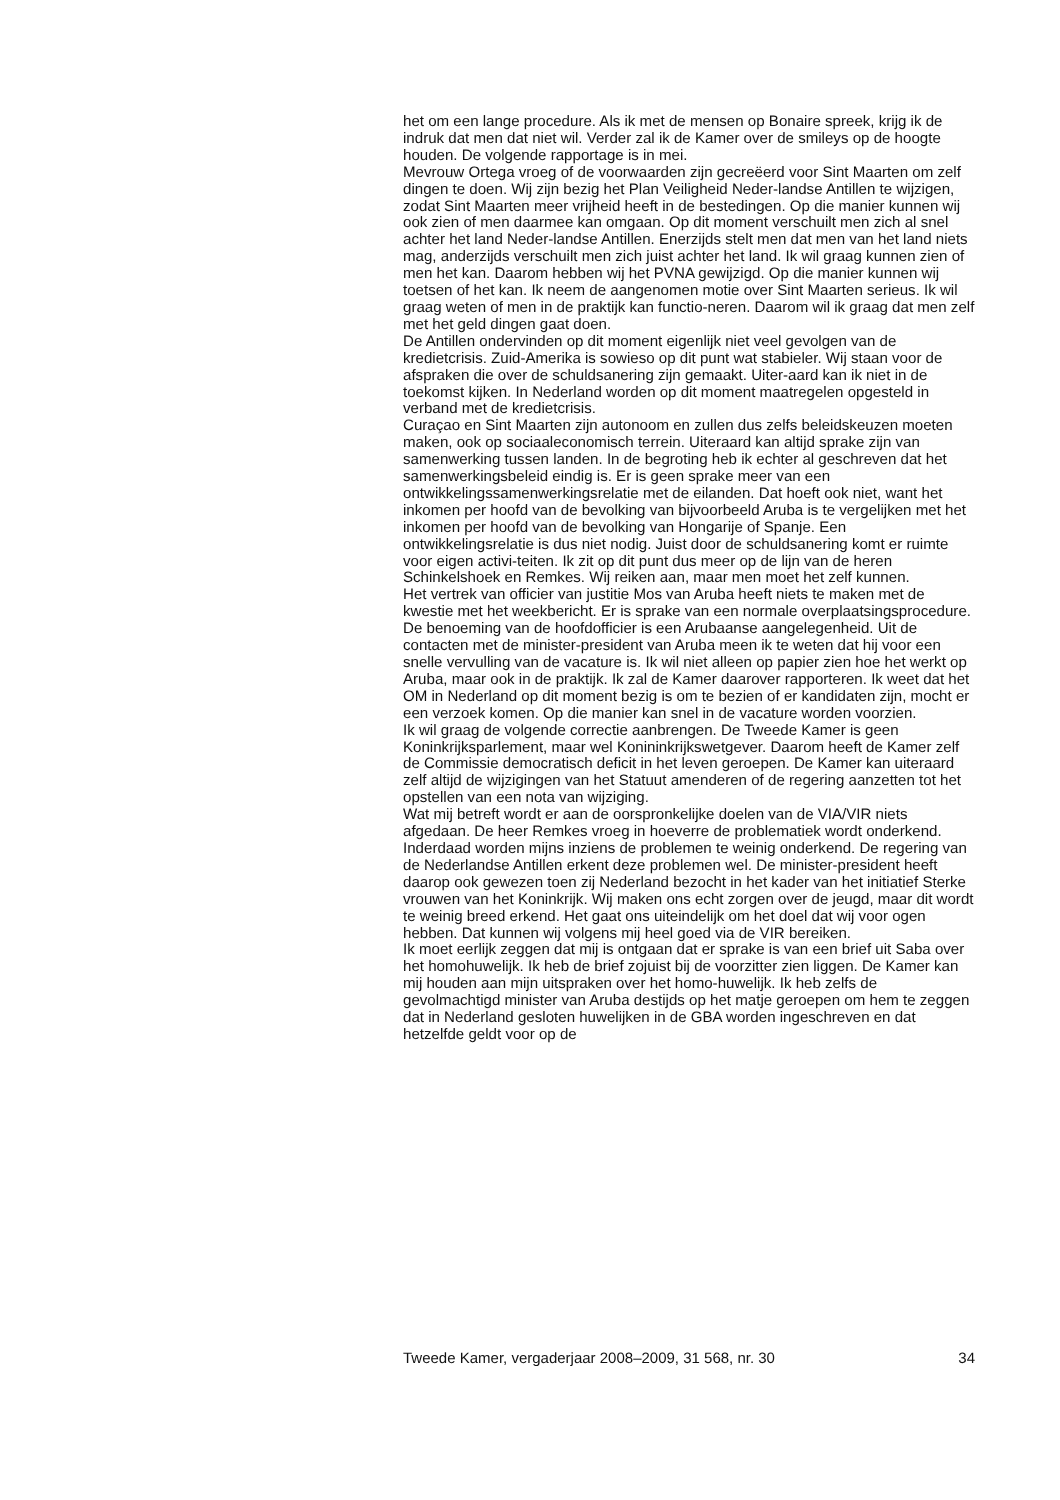het om een lange procedure. Als ik met de mensen op Bonaire spreek, krijg ik de indruk dat men dat niet wil. Verder zal ik de Kamer over de smileys op de hoogte houden. De volgende rapportage is in mei.
Mevrouw Ortega vroeg of de voorwaarden zijn gecreëerd voor Sint Maarten om zelf dingen te doen. Wij zijn bezig het Plan Veiligheid Neder-landse Antillen te wijzigen, zodat Sint Maarten meer vrijheid heeft in de bestedingen. Op die manier kunnen wij ook zien of men daarmee kan omgaan. Op dit moment verschuilt men zich al snel achter het land Neder-landse Antillen. Enerzijds stelt men dat men van het land niets mag, anderzijds verschuilt men zich juist achter het land. Ik wil graag kunnen zien of men het kan. Daarom hebben wij het PVNA gewijzigd. Op die manier kunnen wij toetsen of het kan. Ik neem de aangenomen motie over Sint Maarten serieus. Ik wil graag weten of men in de praktijk kan functio-neren. Daarom wil ik graag dat men zelf met het geld dingen gaat doen.
De Antillen ondervinden op dit moment eigenlijk niet veel gevolgen van de kredietcrisis. Zuid-Amerika is sowieso op dit punt wat stabieler. Wij staan voor de afspraken die over de schuldsanering zijn gemaakt. Uiter-aard kan ik niet in de toekomst kijken. In Nederland worden op dit moment maatregelen opgesteld in verband met de kredietcrisis.
Curaçao en Sint Maarten zijn autonoom en zullen dus zelfs beleidskeuzen moeten maken, ook op sociaaleconomisch terrein. Uiteraard kan altijd sprake zijn van samenwerking tussen landen. In de begroting heb ik echter al geschreven dat het samenwerkingsbeleid eindig is. Er is geen sprake meer van een ontwikkelingssamenwerkingsrelatie met de eilanden. Dat hoeft ook niet, want het inkomen per hoofd van de bevolking van bijvoorbeeld Aruba is te vergelijken met het inkomen per hoofd van de bevolking van Hongarije of Spanje. Een ontwikkelingsrelatie is dus niet nodig. Juist door de schuldsanering komt er ruimte voor eigen activi-teiten. Ik zit op dit punt dus meer op de lijn van de heren Schinkelshoek en Remkes. Wij reiken aan, maar men moet het zelf kunnen.
Het vertrek van officier van justitie Mos van Aruba heeft niets te maken met de kwestie met het weekbericht. Er is sprake van een normale overplaatsingsprocedure. De benoeming van de hoofdofficier is een Arubaanse aangelegenheid. Uit de contacten met de minister-president van Aruba meen ik te weten dat hij voor een snelle vervulling van de vacature is. Ik wil niet alleen op papier zien hoe het werkt op Aruba, maar ook in de praktijk. Ik zal de Kamer daarover rapporteren. Ik weet dat het OM in Nederland op dit moment bezig is om te bezien of er kandidaten zijn, mocht er een verzoek komen. Op die manier kan snel in de vacature worden voorzien.
Ik wil graag de volgende correctie aanbrengen. De Tweede Kamer is geen Koninkrijksparlement, maar wel Konininkrijkswetgever. Daarom heeft de Kamer zelf de Commissie democratisch deficit in het leven geroepen. De Kamer kan uiteraard zelf altijd de wijzigingen van het Statuut amenderen of de regering aanzetten tot het opstellen van een nota van wijziging.
Wat mij betreft wordt er aan de oorspronkelijke doelen van de VIA/VIR niets afgedaan. De heer Remkes vroeg in hoeverre de problematiek wordt onderkend. Inderdaad worden mijns inziens de problemen te weinig onderkend. De regering van de Nederlandse Antillen erkent deze problemen wel. De minister-president heeft daarop ook gewezen toen zij Nederland bezocht in het kader van het initiatief Sterke vrouwen van het Koninkrijk. Wij maken ons echt zorgen over de jeugd, maar dit wordt te weinig breed erkend. Het gaat ons uiteindelijk om het doel dat wij voor ogen hebben. Dat kunnen wij volgens mij heel goed via de VIR bereiken.
Ik moet eerlijk zeggen dat mij is ontgaan dat er sprake is van een brief uit Saba over het homohuwelijk. Ik heb de brief zojuist bij de voorzitter zien liggen. De Kamer kan mij houden aan mijn uitspraken over het homo-huwelijk. Ik heb zelfs de gevolmachtigd minister van Aruba destijds op het matje geroepen om hem te zeggen dat in Nederland gesloten huwelijken in de GBA worden ingeschreven en dat hetzelfde geldt voor op de
Tweede Kamer, vergaderjaar 2008–2009, 31 568, nr. 30 34